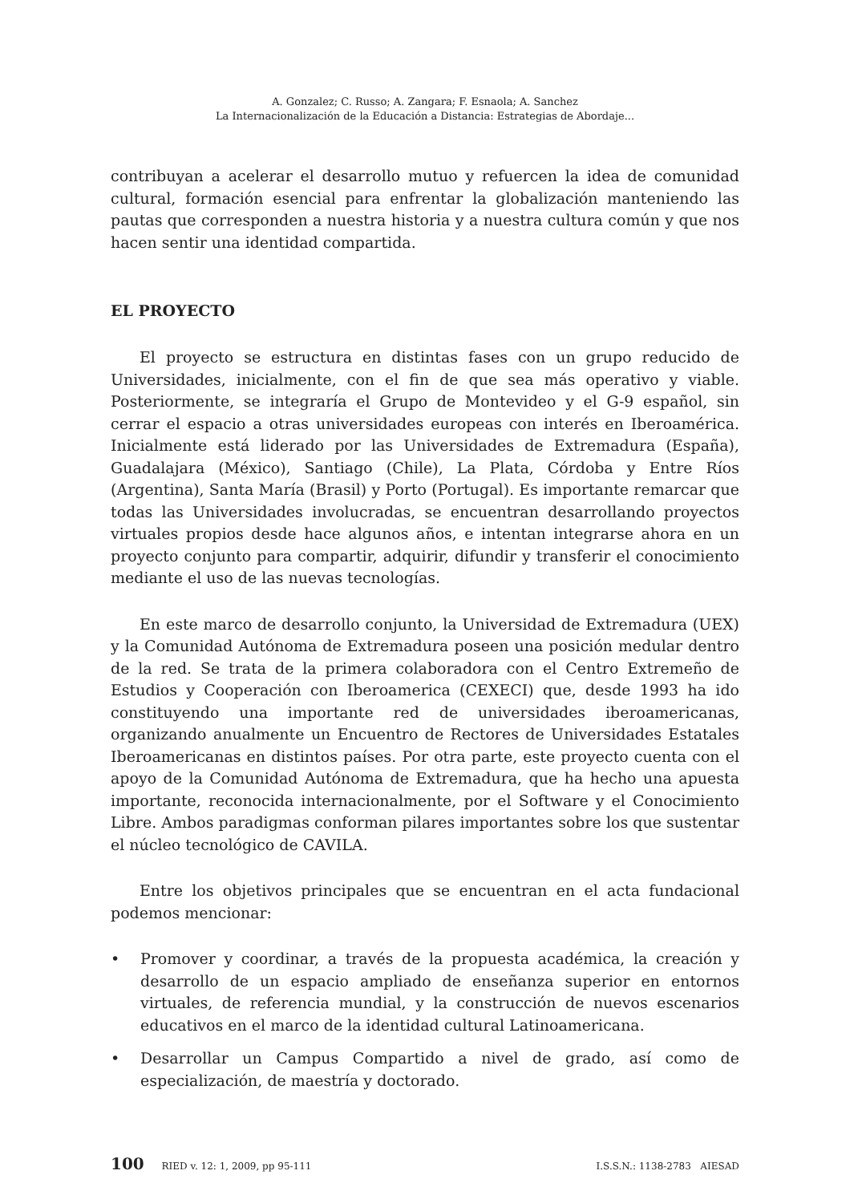A. Gonzalez; C. Russo; A. Zangara; F. Esnaola; A. Sanchez
La Internacionalización de la Educación a Distancia: Estrategias de Abordaje...
contribuyan a acelerar el desarrollo mutuo y refuercen la idea de comunidad cultural, formación esencial para enfrentar la globalización manteniendo las pautas que corresponden a nuestra historia y a nuestra cultura común y que nos hacen sentir una identidad compartida.
EL PROYECTO
El proyecto se estructura en distintas fases con un grupo reducido de Universidades, inicialmente, con el fin de que sea más operativo y viable. Posteriormente, se integraría el Grupo de Montevideo y el G-9 español, sin cerrar el espacio a otras universidades europeas con interés en Iberoamérica. Inicialmente está liderado por las Universidades de Extremadura (España), Guadalajara (México), Santiago (Chile), La Plata, Córdoba y Entre Ríos (Argentina), Santa María (Brasil) y Porto (Portugal). Es importante remarcar que todas las Universidades involucradas, se encuentran desarrollando proyectos virtuales propios desde hace algunos años, e intentan integrarse ahora en un proyecto conjunto para compartir, adquirir, difundir y transferir el conocimiento mediante el uso de las nuevas tecnologías.
En este marco de desarrollo conjunto, la Universidad de Extremadura (UEX) y la Comunidad Autónoma de Extremadura poseen una posición medular dentro de la red. Se trata de la primera colaboradora con el Centro Extremeño de Estudios y Cooperación con Iberoamerica (CEXECI) que, desde 1993 ha ido constituyendo una importante red de universidades iberoamericanas, organizando anualmente un Encuentro de Rectores de Universidades Estatales Iberoamericanas en distintos países. Por otra parte, este proyecto cuenta con el apoyo de la Comunidad Autónoma de Extremadura, que ha hecho una apuesta importante, reconocida internacionalmente, por el Software y el Conocimiento Libre. Ambos paradigmas conforman pilares importantes sobre los que sustentar el núcleo tecnológico de CAVILA.
Entre los objetivos principales que se encuentran en el acta fundacional podemos mencionar:
• Promover y coordinar, a través de la propuesta académica, la creación y desarrollo de un espacio ampliado de enseñanza superior en entornos virtuales, de referencia mundial, y la construcción de nuevos escenarios educativos en el marco de la identidad cultural Latinoamericana.
• Desarrollar un Campus Compartido a nivel de grado, así como de especialización, de maestría y doctorado.
100 RIED v. 12: 1, 2009, pp 95-111 I.S.S.N.: 1138-2783 AIESAD